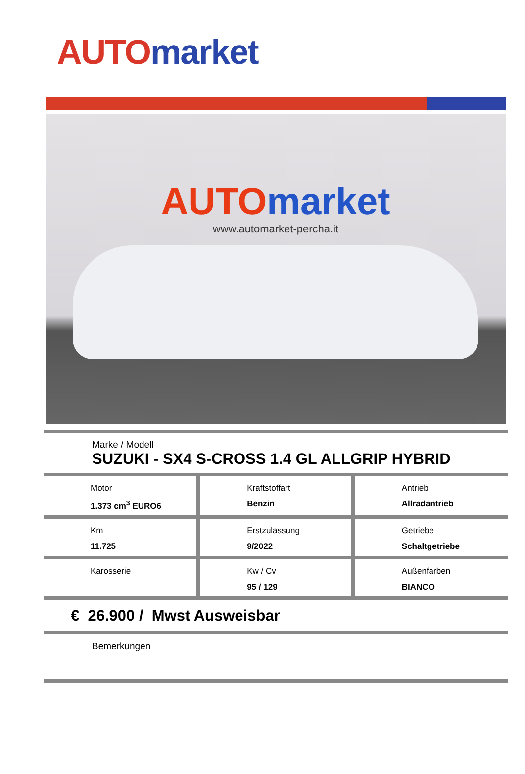AUTO market
AUTO market
www.automarket-percha.it
Marke / Modell
SUZUKI - SX4 S-CROSS 1.4 GL ALLGRIP HYBRID
| Motor 1.373 cm<sup>3</sup> EURO6 | Kraftstoffart Benzin | Antrieb Allradantrieb |
| Km 11.725 | Erstzulassung 9/2022 | Getriebe Schaltgetriebe |
| Karosserie | Kw / Cv 95 / 129 | Außenfarben BIANCO |
€ 26.900 / Mwst Ausweisbar
Bemerkungen